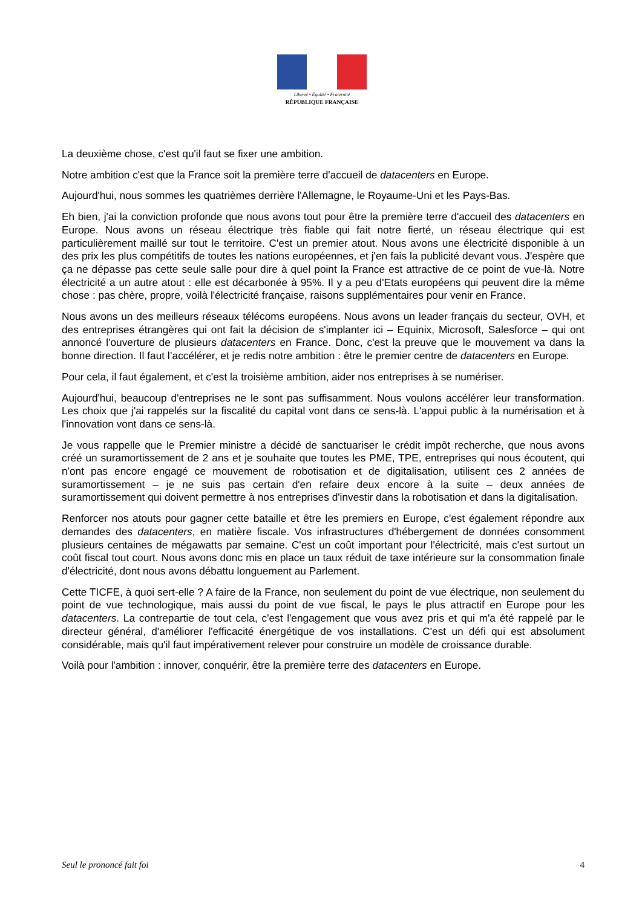Liberté • Égalité • Fraternité
RÉPUBLIQUE FRANÇAISE
La deuxième chose, c'est qu'il faut se fixer une ambition.
Notre ambition c'est que la France soit la première terre d'accueil de datacenters en Europe.
Aujourd'hui, nous sommes les quatrièmes derrière l'Allemagne, le Royaume-Uni et les Pays-Bas.
Eh bien, j'ai la conviction profonde que nous avons tout pour être la première terre d'accueil des datacenters en Europe. Nous avons un réseau électrique très fiable qui fait notre fierté, un réseau électrique qui est particulièrement maillé sur tout le territoire. C'est un premier atout. Nous avons une électricité disponible à un des prix les plus compétitifs de toutes les nations européennes, et j'en fais la publicité devant vous. J'espère que ça ne dépasse pas cette seule salle pour dire à quel point la France est attractive de ce point de vue-là. Notre électricité a un autre atout : elle est décarbonée à 95%. Il y a peu d'Etats européens qui peuvent dire la même chose : pas chère, propre, voilà l'électricité française, raisons supplémentaires pour venir en France.
Nous avons un des meilleurs réseaux télécoms européens. Nous avons un leader français du secteur, OVH, et des entreprises étrangères qui ont fait la décision de s'implanter ici – Equinix, Microsoft, Salesforce – qui ont annoncé l'ouverture de plusieurs datacenters en France. Donc, c'est la preuve que le mouvement va dans la bonne direction. Il faut l’accélérer, et je redis notre ambition : être le premier centre de datacenters en Europe.
Pour cela, il faut également, et c'est la troisième ambition, aider nos entreprises à se numériser.
Aujourd'hui, beaucoup d'entreprises ne le sont pas suffisamment. Nous voulons accélérer leur transformation. Les choix que j'ai rappelés sur la fiscalité du capital vont dans ce sens-là. L'appui public à la numérisation et à l'innovation vont dans ce sens-là.
Je vous rappelle que le Premier ministre a décidé de sanctuariser le crédit impôt recherche, que nous avons créé un suramortissement de 2 ans et je souhaite que toutes les PME, TPE, entreprises qui nous écoutent, qui n'ont pas encore engagé ce mouvement de robotisation et de digitalisation, utilisent ces 2 années de suramortissement – je ne suis pas certain d'en refaire deux encore à la suite – deux années de suramortissement qui doivent permettre à nos entreprises d'investir dans la robotisation et dans la digitalisation.
Renforcer nos atouts pour gagner cette bataille et être les premiers en Europe, c'est également répondre aux demandes des datacenters, en matière fiscale. Vos infrastructures d'hébergement de données consomment plusieurs centaines de mégawatts par semaine. C'est un coût important pour l'électricité, mais c'est surtout un coût fiscal tout court. Nous avons donc mis en place un taux réduit de taxe intérieure sur la consommation finale d'électricité, dont nous avons débattu longuement au Parlement.
Cette TICFE, à quoi sert-elle ? A faire de la France, non seulement du point de vue électrique, non seulement du point de vue technologique, mais aussi du point de vue fiscal, le pays le plus attractif en Europe pour les datacenters. La contrepartie de tout cela, c'est l'engagement que vous avez pris et qui m'a été rappelé par le directeur général, d'améliorer l'efficacité énergétique de vos installations. C'est un défi qui est absolument considérable, mais qu'il faut impérativement relever pour construire un modèle de croissance durable.
Voilà pour l'ambition : innover, conquérir, être la première terre des datacenters en Europe.
Seul le prononcé fait foi 4